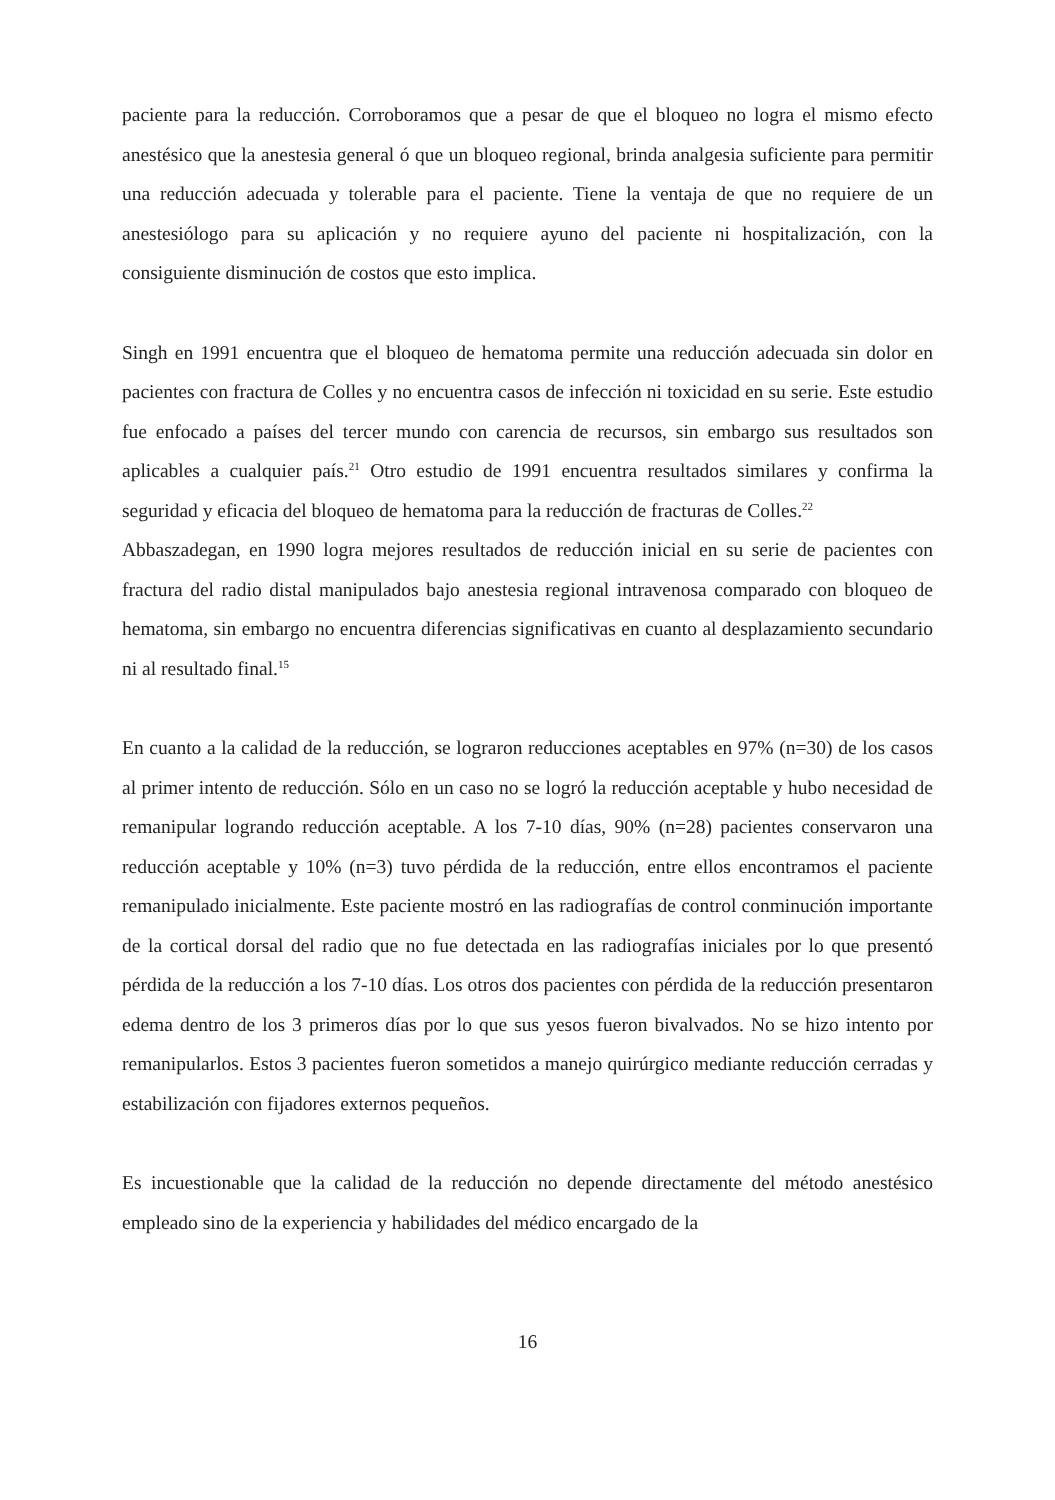paciente para la reducción. Corroboramos que a pesar de que el bloqueo no logra el mismo efecto anestésico que la anestesia general ó que un bloqueo regional, brinda analgesia suficiente para permitir una reducción adecuada y tolerable para el paciente. Tiene la ventaja de que no requiere de un anestesiólogo para su aplicación y no requiere ayuno del paciente ni hospitalización, con la consiguiente disminución de costos que esto implica.
Singh en 1991 encuentra que el bloqueo de hematoma permite una reducción adecuada sin dolor en pacientes con fractura de Colles y no encuentra casos de infección ni toxicidad en su serie. Este estudio fue enfocado a países del tercer mundo con carencia de recursos, sin embargo sus resultados son aplicables a cualquier país.<sup>21</sup> Otro estudio de 1991 encuentra resultados similares y confirma la seguridad y eficacia del bloqueo de hematoma para la reducción de fracturas de Colles.<sup>22</sup>
Abbaszadegan, en 1990 logra mejores resultados de reducción inicial en su serie de pacientes con fractura del radio distal manipulados bajo anestesia regional intravenosa comparado con bloqueo de hematoma, sin embargo no encuentra diferencias significativas en cuanto al desplazamiento secundario ni al resultado final.<sup>15</sup>
En cuanto a la calidad de la reducción, se lograron reducciones aceptables en 97% (n=30) de los casos al primer intento de reducción. Sólo en un caso no se logró la reducción aceptable y hubo necesidad de remanipular logrando reducción aceptable. A los 7-10 días, 90% (n=28) pacientes conservaron una reducción aceptable y 10% (n=3) tuvo pérdida de la reducción, entre ellos encontramos el paciente remanipulado inicialmente. Este paciente mostró en las radiografías de control conminución importante de la cortical dorsal del radio que no fue detectada en las radiografías iniciales por lo que presentó pérdida de la reducción a los 7-10 días. Los otros dos pacientes con pérdida de la reducción presentaron edema dentro de los 3 primeros días por lo que sus yesos fueron bivalvados. No se hizo intento por remanipularlos. Estos 3 pacientes fueron sometidos a manejo quirúrgico mediante reducción cerradas y estabilización con fijadores externos pequeños.
Es incuestionable que la calidad de la reducción no depende directamente del método anestésico empleado sino de la experiencia y habilidades del médico encargado de la
16